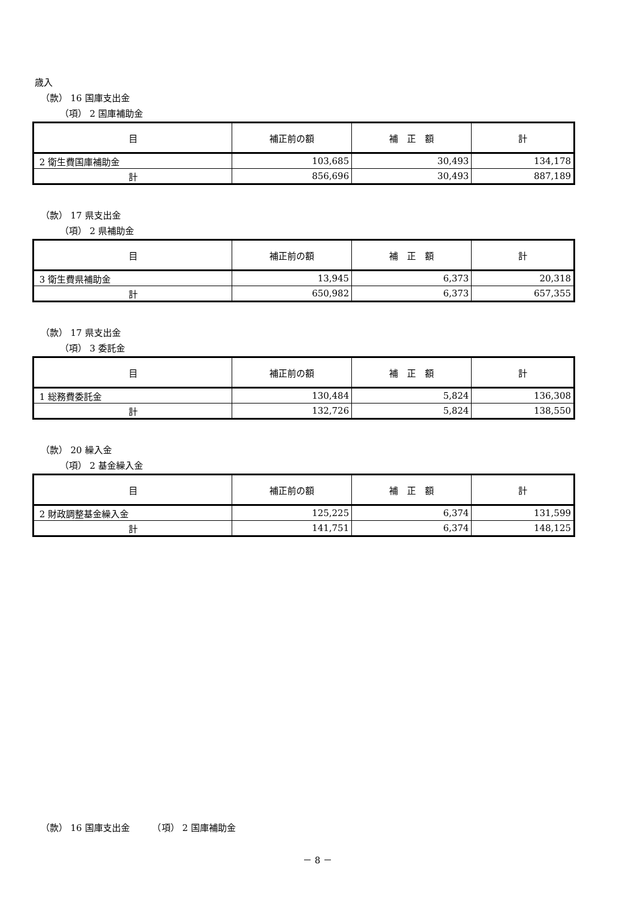歳入
（款） 16 国庫支出金
（項） 2 国庫補助金
| 目 | 補正前の額 | 補 正 額 | 計 |
| --- | --- | --- | --- |
| 2 衛生費国庫補助金 | 103,685 | 30,493 | 134,178 |
| 計 | 856,696 | 30,493 | 887,189 |
（款） 17 県支出金
（項） 2 県補助金
| 目 | 補正前の額 | 補 正 額 | 計 |
| --- | --- | --- | --- |
| 3 衛生費県補助金 | 13,945 | 6,373 | 20,318 |
| 計 | 650,982 | 6,373 | 657,355 |
（款） 17 県支出金
（項） 3 委託金
| 目 | 補正前の額 | 補 正 額 | 計 |
| --- | --- | --- | --- |
| 1 総務費委託金 | 130,484 | 5,824 | 136,308 |
| 計 | 132,726 | 5,824 | 138,550 |
（款） 20 繰入金
（項） 2 基金繰入金
| 目 | 補正前の額 | 補 正 額 | 計 |
| --- | --- | --- | --- |
| 2 財政調整基金繰入金 | 125,225 | 6,374 | 131,599 |
| 計 | 141,751 | 6,374 | 148,125 |
（款） 16 国庫支出金　　　（項） 2 国庫補助金
－ 8 －